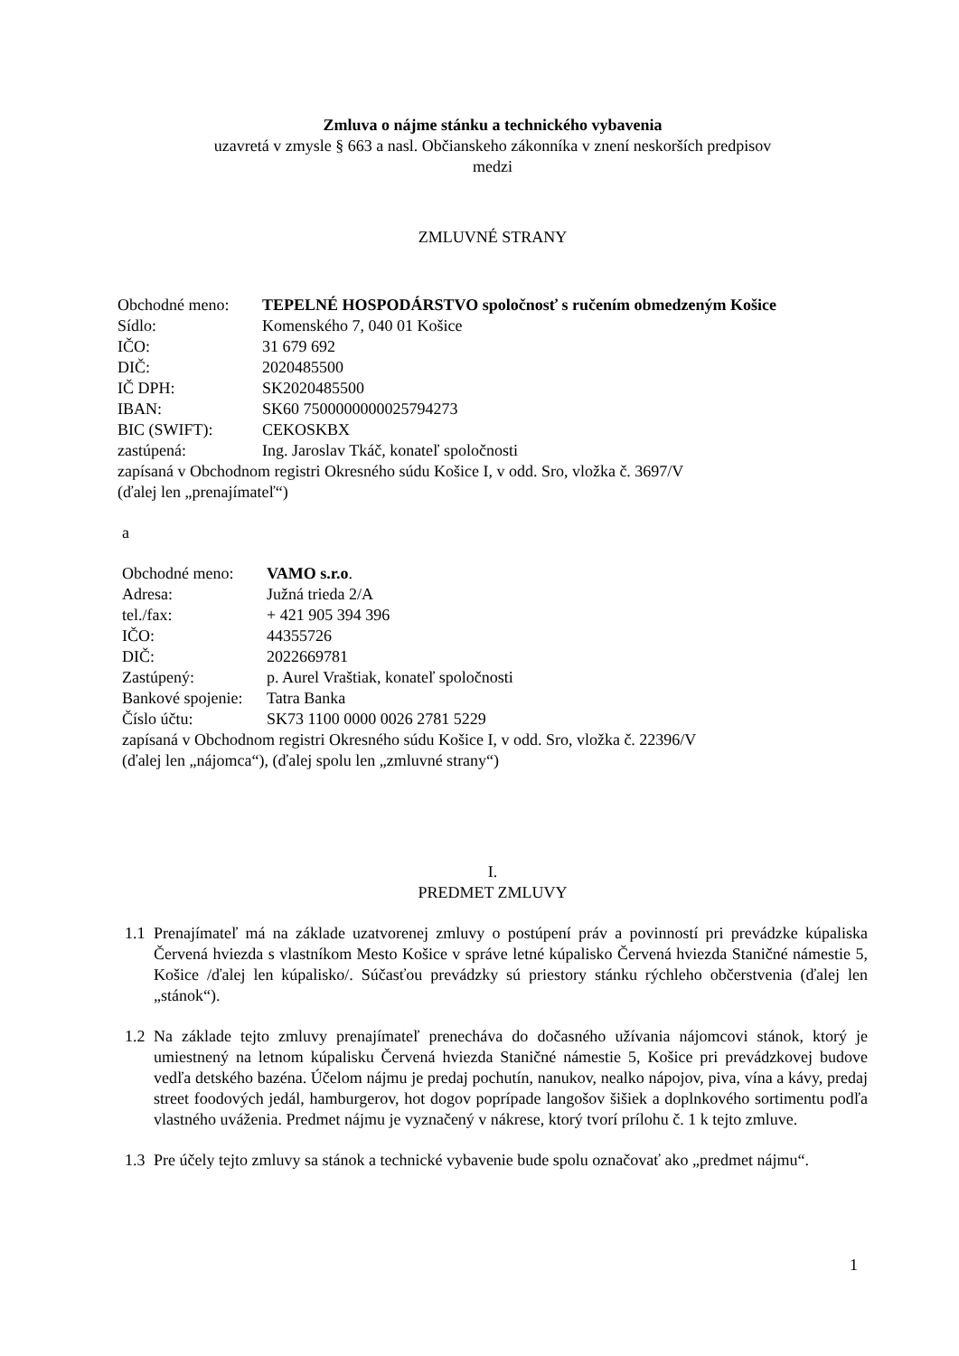Zmluva o nájme stánku a technického vybavenia
uzavretá v zmysle § 663 a nasl. Občianskeho zákonníka v znení neskorších predpisov
medzi
ZMLUVNÉ STRANY
| Obchodné meno: | TEPELNÉ HOSPODÁRSTVO spoločnosť s ručením obmedzeným Košice |
| Sídlo: | Komenského 7, 040 01 Košice |
| IČO: | 31 679 692 |
| DIČ: | 2020485500 |
| IČ DPH: | SK2020485500 |
| IBAN: | SK60 7500000000025794273 |
| BIC (SWIFT): | CEKOSKBX |
| zastúpená: | Ing. Jaroslav Tkáč, konateľ spoločnosti |
zapísaná v Obchodnom registri Okresného súdu Košice I, v odd. Sro, vložka č. 3697/V
(ďalej len „prenajímateľ“)
a
| Obchodné meno: | VAMO s.r.o . |
| Adresa: | Južná trieda 2/A |
| tel./fax: | + 421 905 394 396 |
| IČO: | 44355726 |
| DIČ: | 2022669781 |
| Zastúpený: | p. Aurel Vraštiak, konateľ spoločnosti |
| Bankové spojenie: | Tatra Banka |
| Číslo účtu: | SK73 1100 0000 0026 2781 5229 |
zapísaná v Obchodnom registri Okresného súdu Košice I, v odd. Sro, vložka č. 22396/V
(ďalej len „nájomca“), (ďalej spolu len „zmluvné strany“)
I.
PREDMET ZMLUVY
1.1 Prenajímateľ má na základe uzatvorenej zmluvy o postúpení práv a povinností pri prevádzke kúpaliska Červená hviezda s vlastníkom Mesto Košice v správe letné kúpalisko Červená hviezda Staničné námestie 5, Košice /ďalej len kúpalisko/. Súčasťou prevádzky sú priestory stánku rýchleho občerstvenia (ďalej len „stánok“).
1.2 Na základe tejto zmluvy prenajímateľ prenecháva do dočasného užívania nájomcovi stánok, ktorý je umiestnený na letnom kúpalisku Červená hviezda Staničné námestie 5, Košice pri prevádzkovej budove vedľa detského bazéna. Účelom nájmu je predaj pochutín, nanukov, nealko nápojov, piva, vína a kávy, predaj street foodových jedál, hamburgerov, hot dogov poprípade langošov šišiek a doplnkového sortimentu podľa vlastného uváženia. Predmet nájmu je vyznačený v nákrese, ktorý tvorí prílohu č. 1 k tejto zmluve.
1.3 Pre účely tejto zmluvy sa stánok a technické vybavenie bude spolu označovať ako „predmet nájmu“.
1